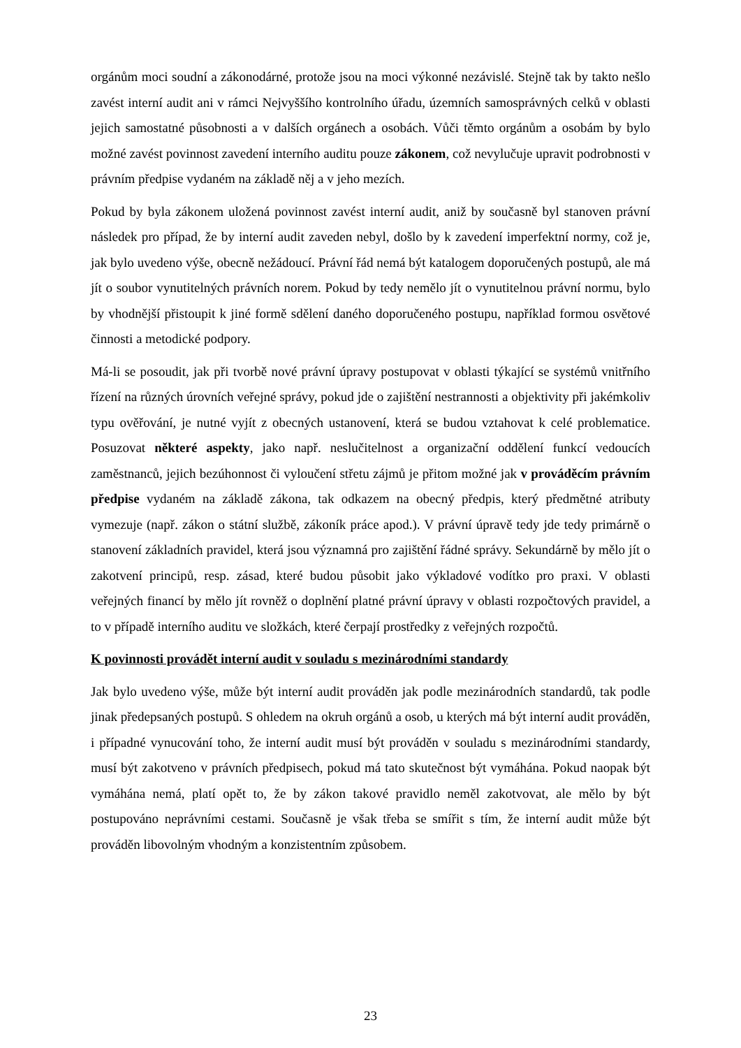orgánům moci soudní a zákonodárné, protože jsou na moci výkonné nezávislé. Stejně tak by takto nešlo zavést interní audit ani v rámci Nejvyššího kontrolního úřadu, územních samosprávných celků v oblasti jejich samostatné působnosti a v dalších orgánech a osobách. Vůči těmto orgánům a osobám by bylo možné zavést povinnost zavedení interního auditu pouze zákonem, což nevylučuje upravit podrobnosti v právním předpise vydaném na základě něj a v jeho mezích.
Pokud by byla zákonem uložená povinnost zavést interní audit, aniž by současně byl stanoven právní následek pro případ, že by interní audit zaveden nebyl, došlo by k zavedení imperfektní normy, což je, jak bylo uvedeno výše, obecně nežádoucí. Právní řád nemá být katalogem doporučených postupů, ale má jít o soubor vynutitelných právních norem. Pokud by tedy nemělo jít o vynutitelnou právní normu, bylo by vhodnější přistoupit k jiné formě sdělení daného doporučeného postupu, například formou osvětové činnosti a metodické podpory.
Má-li se posoudit, jak při tvorbě nové právní úpravy postupovat v oblasti týkající se systémů vnitřního řízení na různých úrovních veřejné správy, pokud jde o zajištění nestrannosti a objektivity při jakémkoliv typu ověřování, je nutné vyjít z obecných ustanovení, která se budou vztahovat k celé problematice. Posuzovat některé aspekty, jako např. neslučitelnost a organizační oddělení funkcí vedoucích zaměstnanců, jejich bezúhonnost či vyloučení střetu zájmů je přitom možné jak v prováděcím právním předpise vydaném na základě zákona, tak odkazem na obecný předpis, který předmětné atributy vymezuje (např. zákon o státní službě, zákoník práce apod.). V právní úpravě tedy jde tedy primárně o stanovení základních pravidel, která jsou významná pro zajištění řádné správy. Sekundárně by mělo jít o zakotvení principů, resp. zásad, které budou působit jako výkladové vodítko pro praxi. V oblasti veřejných financí by mělo jít rovněž o doplnění platné právní úpravy v oblasti rozpočtových pravidel, a to v případě interního auditu ve složkách, které čerpají prostředky z veřejných rozpočtů.
K povinnosti provádět interní audit v souladu s mezinárodními standardy
Jak bylo uvedeno výše, může být interní audit prováděn jak podle mezinárodních standardů, tak podle jinak předepsaných postupů. S ohledem na okruh orgánů a osob, u kterých má být interní audit prováděn, i případné vynucování toho, že interní audit musí být prováděn v souladu s mezinárodními standardy, musí být zakotveno v právních předpisech, pokud má tato skutečnost být vymáhána. Pokud naopak být vymáhána nemá, platí opět to, že by zákon takové pravidlo neměl zakotvovat, ale mělo by být postupováno neprávními cestami. Současně je však třeba se smířit s tím, že interní audit může být prováděn libovolným vhodným a konzistentním způsobem.
23